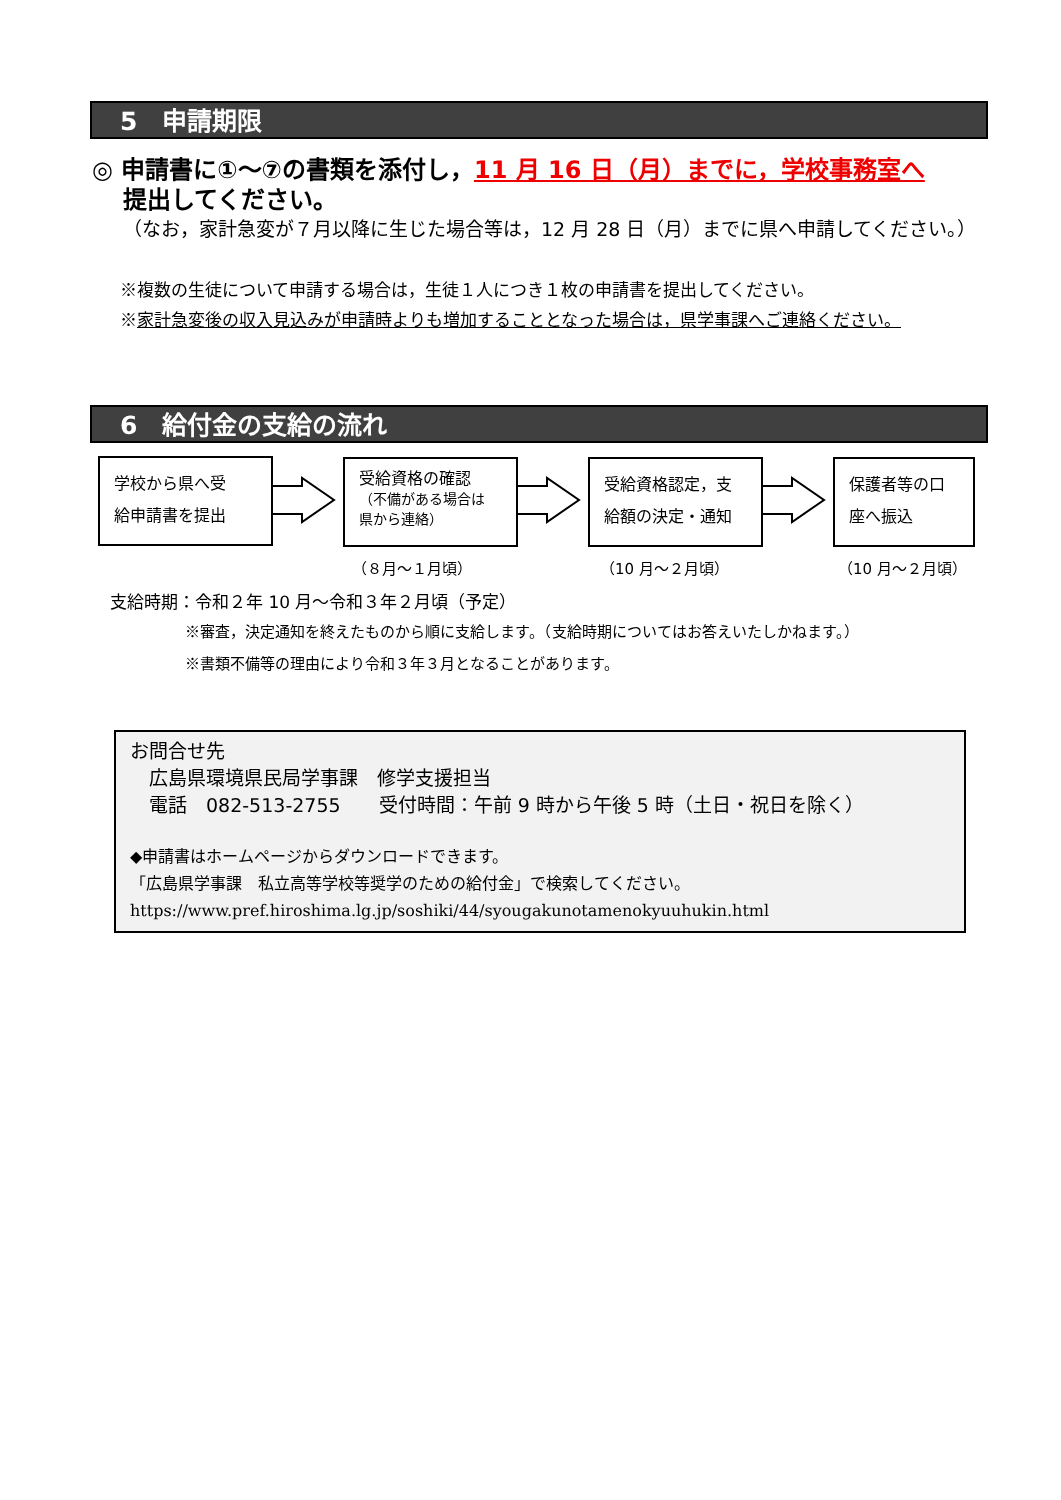5　申請期限
◎ 申請書に①～⑦の書類を添付し，11 月 16 日（月）までに，学校事務室へ
提出してください。
（なお，家計急変が７月以降に生じた場合等は，12 月 28 日（月）までに県へ申請してください。）
※複数の生徒について申請する場合は，生徒１人につき１枚の申請書を提出してください。
※家計急変後の収入見込みが申請時よりも増加することとなった場合は，県学事課へご連絡ください。
6　給付金の支給の流れ
学校から県へ受
給申請書を提出
受給資格の確認
（不備がある場合は
県から連絡）
受給資格認定，支
給額の決定・通知
保護者等の口
座へ振込
（８月～１月頃） （10 月～２月頃） （10 月～２月頃）
支給時期：令和２年 10 月～令和３年２月頃（予定）
※審査，決定通知を終えたものから順に支給します。（支給時期についてはお答えいたしかねます。）
※書類不備等の理由により令和３年３月となることがあります。
お問合せ先
　広島県環境県民局学事課　修学支援担当
　電話　082-513-2755　　受付時間：午前 9 時から午後 5 時（土日・祝日を除く）
◆申請書はホームページからダウンロードできます。
「広島県学事課　私立高等学校等奨学のための給付金」で検索してください。
https://www.pref.hiroshima.lg.jp/soshiki/44/syougakunotamenokyuuhukin.html